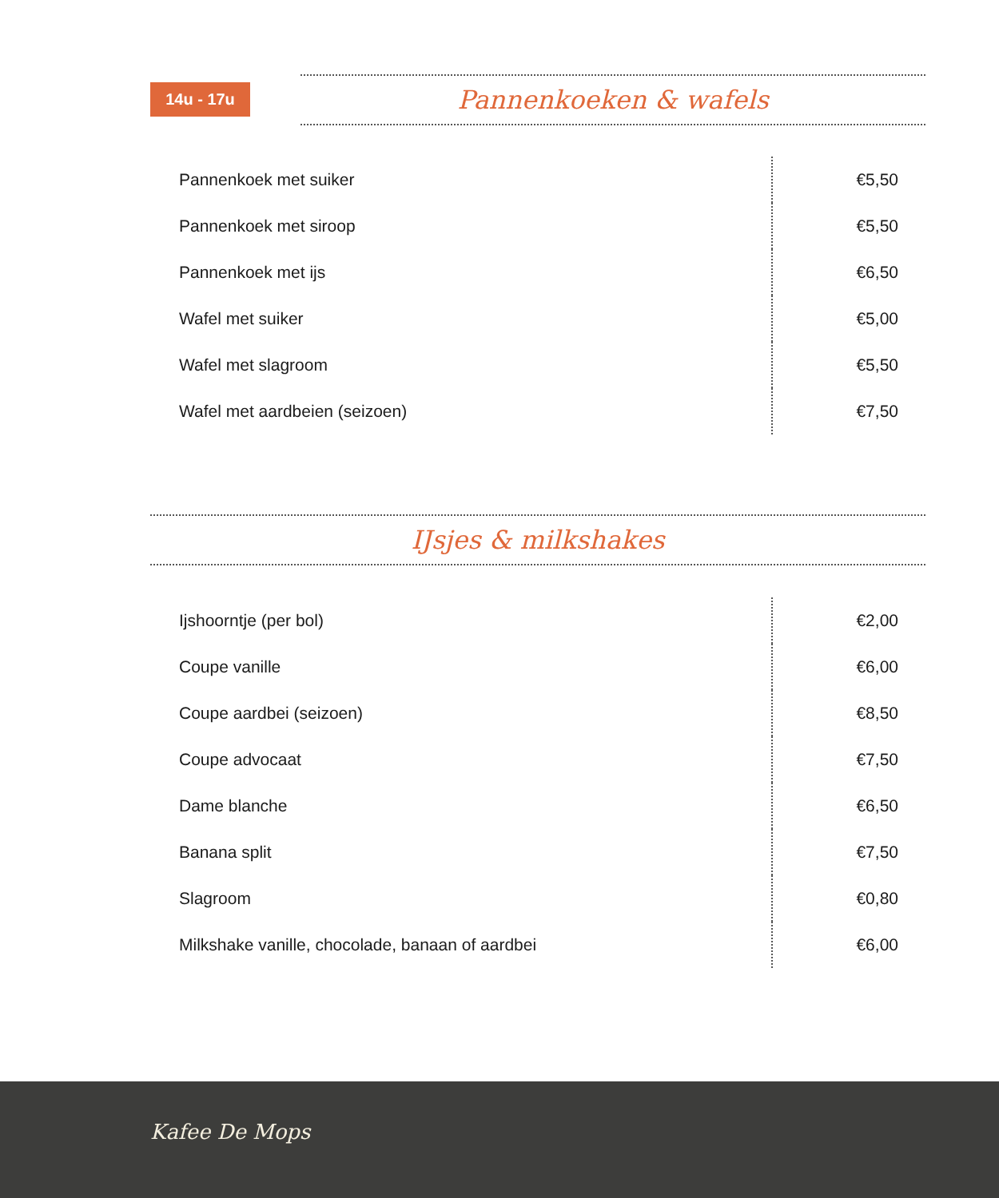14u - 17u Pannenkoeken & wafels
| Pannenkoek met suiker | | €5,50 |
| Pannenkoek met siroop | | €5,50 |
| Pannenkoek met ijs | | €6,50 |
| Wafel met suiker | | €5,00 |
| Wafel met slagroom | | €5,50 |
| Wafel met aardbeien (seizoen) | | €7,50 |
IJsjes & milkshakes
| Ijshoorntje (per bol) | | €2,00 |
| Coupe vanille | | €6,00 |
| Coupe aardbei (seizoen) | | €8,50 |
| Coupe advocaat | | €7,50 |
| Dame blanche | | €6,50 |
| Banana split | | €7,50 |
| Slagroom | | €0,80 |
| Milkshake vanille, chocolade, banaan of aardbei | | €6,00 |
Kafee De Mops